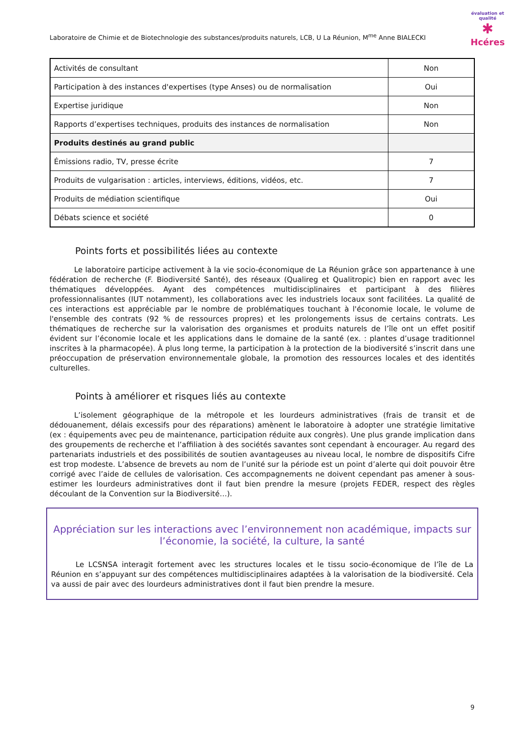Laboratoire de Chimie et de Biotechnologie des substances/produits naturels, LCB, U La Réunion, M<sup>me</sup> Anne BIALECKI
évaluation et qualité
✱
Hcéres
| Activités de consultant | Non |
| Participation à des instances d'expertises (type Anses) ou de normalisation | Oui |
| Expertise juridique | Non |
| Rapports d’expertises techniques, produits des instances de normalisation | Non |
| Produits destinés au grand public | |
| Émissions radio, TV, presse écrite | 7 |
| Produits de vulgarisation : articles, interviews, éditions, vidéos, etc. | 7 |
| Produits de médiation scientifique | Oui |
| Débats science et société | 0 |
Points forts et possibilités liées au contexte
Le laboratoire participe activement à la vie socio-économique de La Réunion grâce son appartenance à une fédération de recherche (F. Biodiversité Santé), des réseaux (Qualireg et Qualitropic) bien en rapport avec les thématiques développées. Ayant des compétences multidisciplinaires et participant à des filières professionnalisantes (IUT notamment), les collaborations avec les industriels locaux sont facilitées. La qualité de ces interactions est appréciable par le nombre de problématiques touchant à l'économie locale, le volume de l'ensemble des contrats (92 % de ressources propres) et les prolongements issus de certains contrats. Les thématiques de recherche sur la valorisation des organismes et produits naturels de l’île ont un effet positif évident sur l’économie locale et les applications dans le domaine de la santé (ex. : plantes d’usage traditionnel inscrites à la pharmacopée). À plus long terme, la participation à la protection de la biodiversité s’inscrit dans une préoccupation de préservation environnementale globale, la promotion des ressources locales et des identités culturelles.
Points à améliorer et risques liés au contexte
L’isolement géographique de la métropole et les lourdeurs administratives (frais de transit et de dédouanement, délais excessifs pour des réparations) amènent le laboratoire à adopter une stratégie limitative (ex : équipements avec peu de maintenance, participation réduite aux congrès). Une plus grande implication dans des groupements de recherche et l’affiliation à des sociétés savantes sont cependant à encourager. Au regard des partenariats industriels et des possibilités de soutien avantageuses au niveau local, le nombre de dispositifs Cifre est trop modeste. L’absence de brevets au nom de l’unité sur la période est un point d’alerte qui doit pouvoir être corrigé avec l’aide de cellules de valorisation. Ces accompagnements ne doivent cependant pas amener à sous-estimer les lourdeurs administratives dont il faut bien prendre la mesure (projets FEDER, respect des règles découlant de la Convention sur la Biodiversité…).
Appréciation sur les interactions avec l’environnement non académique, impacts sur l’économie, la société, la culture, la santé
Le LCSNSA interagit fortement avec les structures locales et le tissu socio-économique de l’île de La Réunion en s’appuyant sur des compétences multidisciplinaires adaptées à la valorisation de la biodiversité. Cela va aussi de pair avec des lourdeurs administratives dont il faut bien prendre la mesure.
9